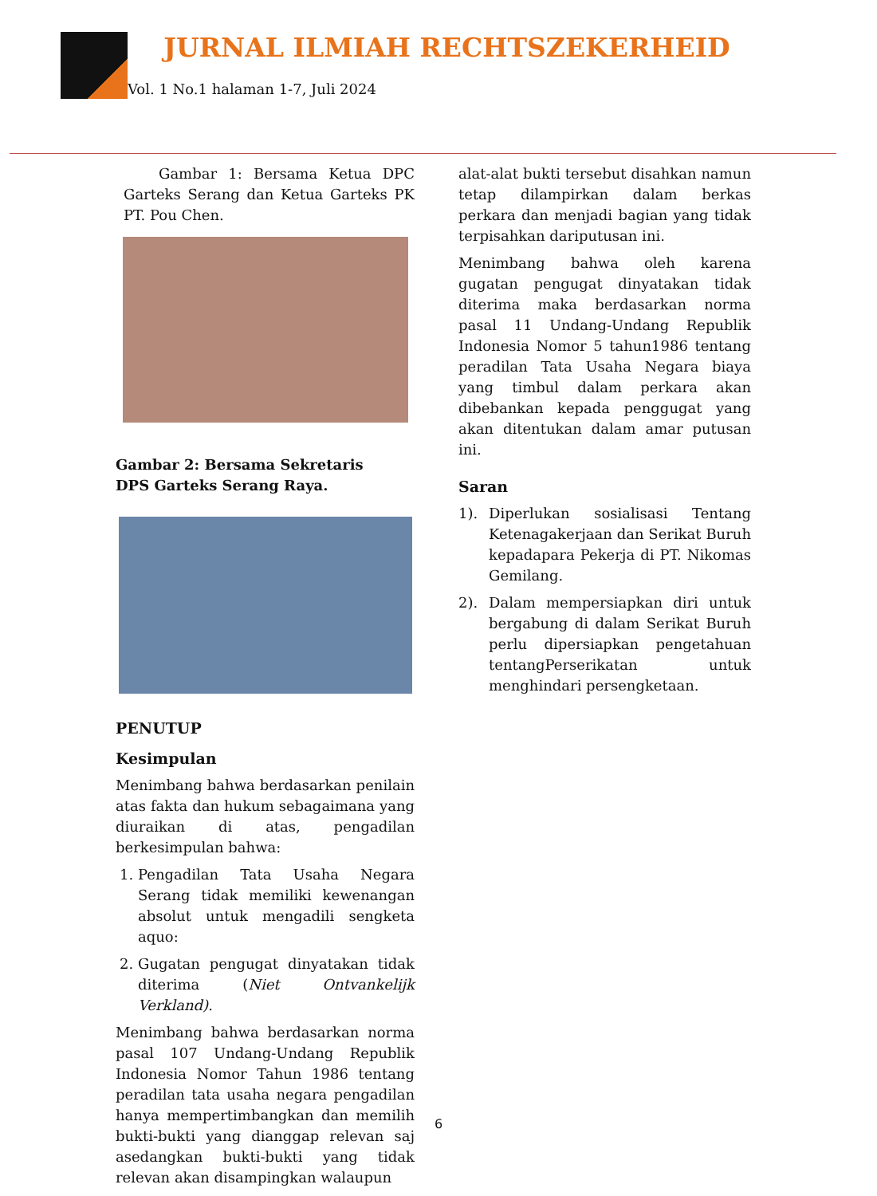JURNAL ILMIAH RECHTSZEKERHEID
Vol. 1 No.1 halaman 1-7, Juli 2024
Gambar 1: Bersama Ketua DPC Garteks Serang dan Ketua Garteks PK PT. Pou Chen.
Gambar 2: Bersama Sekretaris
DPS Garteks Serang Raya.
PENUTUP
Kesimpulan
Menimbang bahwa berdasarkan penilain atas fakta dan hukum sebagaimana yang diuraikan di atas, pengadilan berkesimpulan bahwa:
1. Pengadilan Tata Usaha Negara Serang tidak memiliki kewenangan absolut untuk mengadili sengketa aquo:
2. Gugatan pengugat dinyatakan tidak diterima (Niet Ontvankelijk Verkland).
Menimbang bahwa berdasarkan norma pasal 107 Undang-Undang Republik Indonesia Nomor Tahun 1986 tentang peradilan tata usaha negara pengadilan hanya mempertimbangkan dan memilih bukti-bukti yang dianggap relevan saj asedangkan bukti-bukti yang tidak relevan akan disampingkan walaupun
alat-alat bukti tersebut disahkan namun tetap dilampirkan dalam berkas perkara dan menjadi bagian yang tidak terpisahkan dariputusan ini.
Menimbang bahwa oleh karena gugatan pengugat dinyatakan tidak diterima maka berdasarkan norma pasal 11 Undang-Undang Republik Indonesia Nomor 5 tahun1986 tentang peradilan Tata Usaha Negara biaya yang timbul dalam perkara akan dibebankan kepada penggugat yang akan ditentukan dalam amar putusan ini.
Saran
1). Diperlukan sosialisasi Tentang Ketenagakerjaan dan Serikat Buruh kepadapara Pekerja di PT. Nikomas Gemilang.
2). Dalam mempersiapkan diri untuk bergabung di dalam Serikat Buruh perlu dipersiapkan pengetahuan tentangPerserikatan untuk menghindari persengketaan.
6